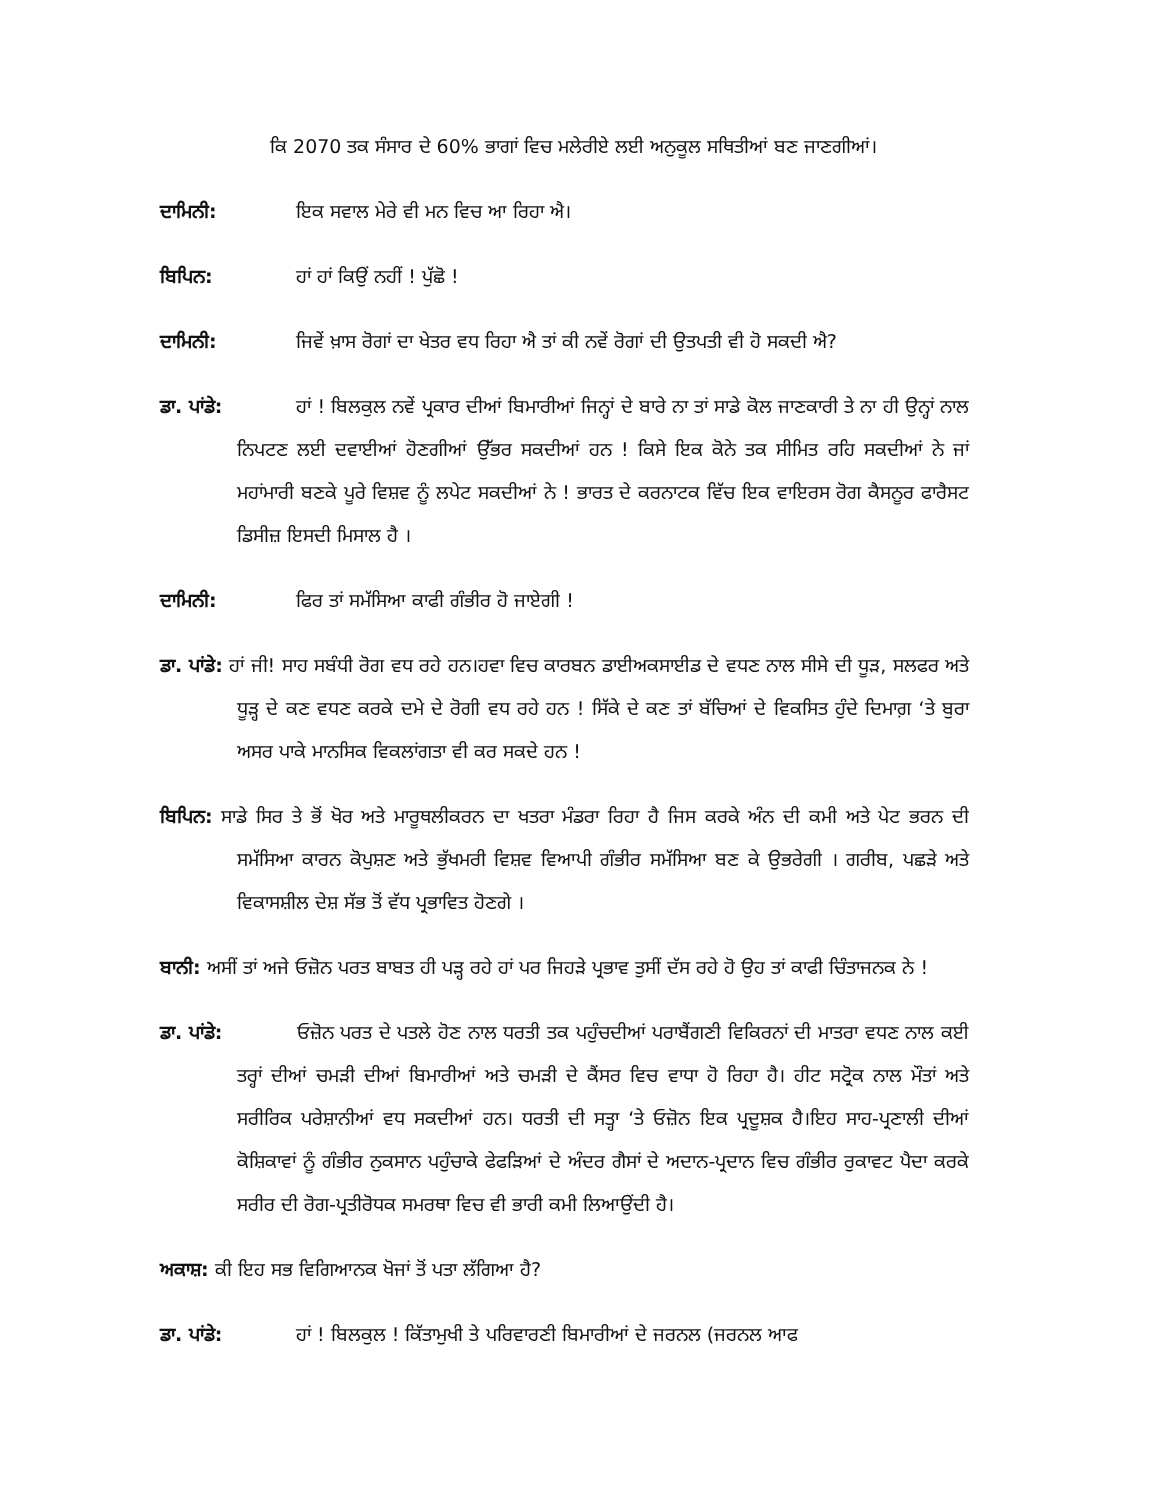ਕਿ 2070 ਤਕ ਸੰਸਾਰ ਦੇ 60% ਭਾਗਾਂ ਵਿਚ ਮਲੇਰੀਏ ਲਈ ਅਨੁਕੂਲ ਸਥਿਤੀਆਂ ਬਣ ਜਾਣਗੀਆਂ।
ਦਾਮਿਨੀ: ਇਕ ਸਵਾਲ ਮੇਰੇ ਵੀ ਮਨ ਵਿਚ ਆ ਰਿਹਾ ਐ।
ਬਿਪਿਨ: ਹਾਂ ਹਾਂ ਕਿਉਂ ਨਹੀਂ ! ਪੁੱਛੋ !
ਦਾਮਿਨੀ: ਜਿਵੇਂ ਖ਼ਾਸ ਰੋਗਾਂ ਦਾ ਖੇਤਰ ਵਧ ਰਿਹਾ ਐ ਤਾਂ ਕੀ ਨਵੇਂ ਰੋਗਾਂ ਦੀ ਉਤਪਤੀ ਵੀ ਹੋ ਸਕਦੀ ਐ?
ਡਾ. ਪਾਂਡੇ: ਹਾਂ ! ਬਿਲਕੁਲ ਨਵੇਂ ਪ੍ਰਕਾਰ ਦੀਆਂ ਬਿਮਾਰੀਆਂ ਜਿਨ੍ਹਾਂ ਦੇ ਬਾਰੇ ਨਾ ਤਾਂ ਸਾਡੇ ਕੋਲ ਜਾਣਕਾਰੀ ਤੇ ਨਾ ਹੀ ਉਨ੍ਹਾਂ ਨਾਲ ਨਿਪਟਣ ਲਈ ਦਵਾਈਆਂ ਹੋਣਗੀਆਂ ਉੱਭਰ ਸਕਦੀਆਂ ਹਨ ! ਕਿਸੇ ਇਕ ਕੋਨੇ ਤਕ ਸੀਮਿਤ ਰਹਿ ਸਕਦੀਆਂ ਨੇ ਜਾਂ ਮਹਾਂਮਾਰੀ ਬਣਕੇ ਪੂਰੇ ਵਿਸ਼ਵ ਨੂੰ ਲਪੇਟ ਸਕਦੀਆਂ ਨੇ ! ਭਾਰਤ ਦੇ ਕਰਨਾਟਕ ਵਿੱਚ ਇਕ ਵਾਇਰਸ ਰੋਗ ਕੈਸਨੂਰ ਫਾਰੈਸਟ ਡਿਸੀਜ਼ ਇਸਦੀ ਮਿਸਾਲ ਹੈ ।
ਦਾਮਿਨੀ: ਫਿਰ ਤਾਂ ਸਮੱਸਿਆ ਕਾਫੀ ਗੰਭੀਰ ਹੋ ਜਾਏਗੀ !
ਡਾ. ਪਾਂਡੇ: ਹਾਂ ਜੀ! ਸਾਹ ਸਬੰਧੀ ਰੋਗ ਵਧ ਰਹੇ ਹਨ।ਹਵਾ ਵਿਚ ਕਾਰਬਨ ਡਾਈਅਕਸਾਈਡ ਦੇ ਵਧਣ ਨਾਲ ਸੀਸੇ ਦੀ ਧੂੜ, ਸਲਫਰ ਅਤੇ ਧੂੜ੍ਹ ਦੇ ਕਣ ਵਧਣ ਕਰਕੇ ਦਮੇ ਦੇ ਰੋਗੀ ਵਧ ਰਹੇ ਹਨ ! ਸਿੱਕੇ ਦੇ ਕਣ ਤਾਂ ਬੱਚਿਆਂ ਦੇ ਵਿਕਸਿਤ ਹੁੰਦੇ ਦਿਮਾਗ਼ ‘ਤੇ ਬੁਰਾ ਅਸਰ ਪਾਕੇ ਮਾਨਸਿਕ ਵਿਕਲਾਂਗਤਾ ਵੀ ਕਰ ਸਕਦੇ ਹਨ !
ਬਿਪਿਨ: ਸਾਡੇ ਸਿਰ ਤੇ ਭੋਂ ਖੋਰ ਅਤੇ ਮਾਰੂਥਲੀਕਰਨ ਦਾ ਖਤਰਾ ਮੰਡਰਾ ਰਿਹਾ ਹੈ ਜਿਸ ਕਰਕੇ ਅੰਨ ਦੀ ਕਮੀ ਅਤੇ ਪੇਟ ਭਰਨ ਦੀ ਸਮੱਸਿਆ ਕਾਰਨ ਕੋਪੁਸ਼ਣ ਅਤੇ ਭੁੱਖਮਰੀ ਵਿਸ਼ਵ ਵਿਆਪੀ ਗੰਭੀਰ ਸਮੱਸਿਆ ਬਣ ਕੇ ਉਭਰੇਗੀ । ਗਰੀਬ, ਪਛੜੇ ਅਤੇ ਵਿਕਾਸਸ਼ੀਲ ਦੇਸ਼ ਸੱਭ ਤੋਂ ਵੱਧ ਪ੍ਰਭਾਵਿਤ ਹੋਣਗੇ ।
ਬਾਨੀ: ਅਸੀਂ ਤਾਂ ਅਜੇ ਓਜ਼ੋਨ ਪਰਤ ਬਾਬਤ ਹੀ ਪੜ੍ਹ ਰਹੇ ਹਾਂ ਪਰ ਜਿਹੜੇ ਪ੍ਰਭਾਵ ਤੁਸੀਂ ਦੱਸ ਰਹੇ ਹੋ ਉਹ ਤਾਂ ਕਾਫੀ ਚਿੰਤਾਜਨਕ ਨੇ !
ਡਾ. ਪਾਂਡੇ: ਓਜ਼ੋਨ ਪਰਤ ਦੇ ਪਤਲੇ ਹੋਣ ਨਾਲ ਧਰਤੀ ਤਕ ਪਹੁੰਚਦੀਆਂ ਪਰਾਬੈਂਗਣੀ ਵਿਕਿਰਨਾਂ ਦੀ ਮਾਤਰਾ ਵਧਣ ਨਾਲ ਕਈ ਤਰ੍ਹਾਂ ਦੀਆਂ ਚਮੜੀ ਦੀਆਂ ਬਿਮਾਰੀਆਂ ਅਤੇ ਚਮੜੀ ਦੇ ਕੈਂਸਰ ਵਿਚ ਵਾਧਾ ਹੋ ਰਿਹਾ ਹੈ। ਹੀਟ ਸਟ੍ਰੋਕ ਨਾਲ ਮੌਤਾਂ ਅਤੇ ਸਰੀਰਿਕ ਪਰੇਸ਼ਾਨੀਆਂ ਵਧ ਸਕਦੀਆਂ ਹਨ। ਧਰਤੀ ਦੀ ਸਤ੍ਹਾ ‘ਤੇ ਓਜ਼ੋਨ ਇਕ ਪ੍ਰਦੂਸ਼ਕ ਹੈ।ਇਹ ਸਾਹ-ਪ੍ਰਣਾਲੀ ਦੀਆਂ ਕੋਸ਼ਿਕਾਵਾਂ ਨੂੰ ਗੰਭੀਰ ਨੁਕਸਾਨ ਪਹੁੰਚਾਕੇ ਫੇਫੜਿਆਂ ਦੇ ਅੰਦਰ ਗੈਸਾਂ ਦੇ ਅਦਾਨ-ਪ੍ਰਦਾਨ ਵਿਚ ਗੰਭੀਰ ਰੁਕਾਵਟ ਪੈਦਾ ਕਰਕੇ ਸਰੀਰ ਦੀ ਰੋਗ-ਪ੍ਰਤੀਰੋਧਕ ਸਮਰਥਾ ਵਿਚ ਵੀ ਭਾਰੀ ਕਮੀ ਲਿਆਉਂਦੀ ਹੈ।
ਅਕਾਸ਼: ਕੀ ਇਹ ਸਭ ਵਿਗਿਆਨਕ ਖੋਜਾਂ ਤੋਂ ਪਤਾ ਲੱਗਿਆ ਹੈ?
ਡਾ. ਪਾਂਡੇ: ਹਾਂ ! ਬਿਲਕੁਲ ! ਕਿੱਤਾਮੁਖੀ ਤੇ ਪਰਿਵਾਰਣੀ ਬਿਮਾਰੀਆਂ ਦੇ ਜਰਨਲ (ਜਰਨਲ ਆਫ